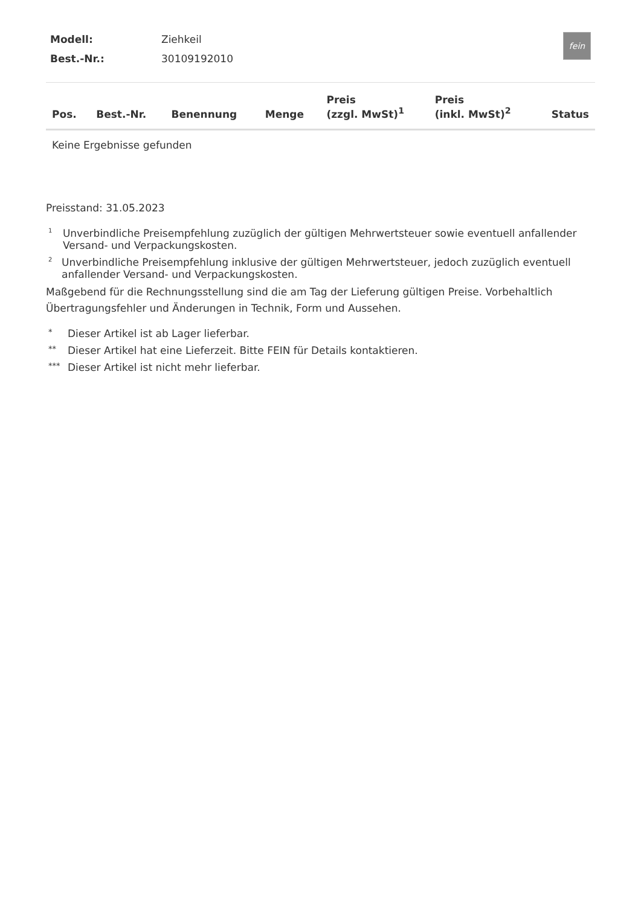| Modell: | Ziehkeil |
| Best.-Nr.: | 30109192010 |
fein
| Pos. | Best.-Nr. | Benennung | Menge | Preis (zzgl. MwSt)<sup>1</sup> | Preis (inkl. MwSt)<sup>2</sup> | Status |
| --- | --- | --- | --- | --- | --- | --- |
| Keine Ergebnisse gefunden | | | | | | |
Preisstand: 31.05.2023
1 Unverbindliche Preisempfehlung zuzüglich der gültigen Mehrwertsteuer sowie eventuell anfallender Versand- und Verpackungskosten.
2 Unverbindliche Preisempfehlung inklusive der gültigen Mehrwertsteuer, jedoch zuzüglich eventuell anfallender Versand- und Verpackungskosten.
Maßgebend für die Rechnungsstellung sind die am Tag der Lieferung gültigen Preise. Vorbehaltlich Übertragungsfehler und Änderungen in Technik, Form und Aussehen.
* Dieser Artikel ist ab Lager lieferbar.
** Dieser Artikel hat eine Lieferzeit. Bitte FEIN für Details kontaktieren.
*** Dieser Artikel ist nicht mehr lieferbar.